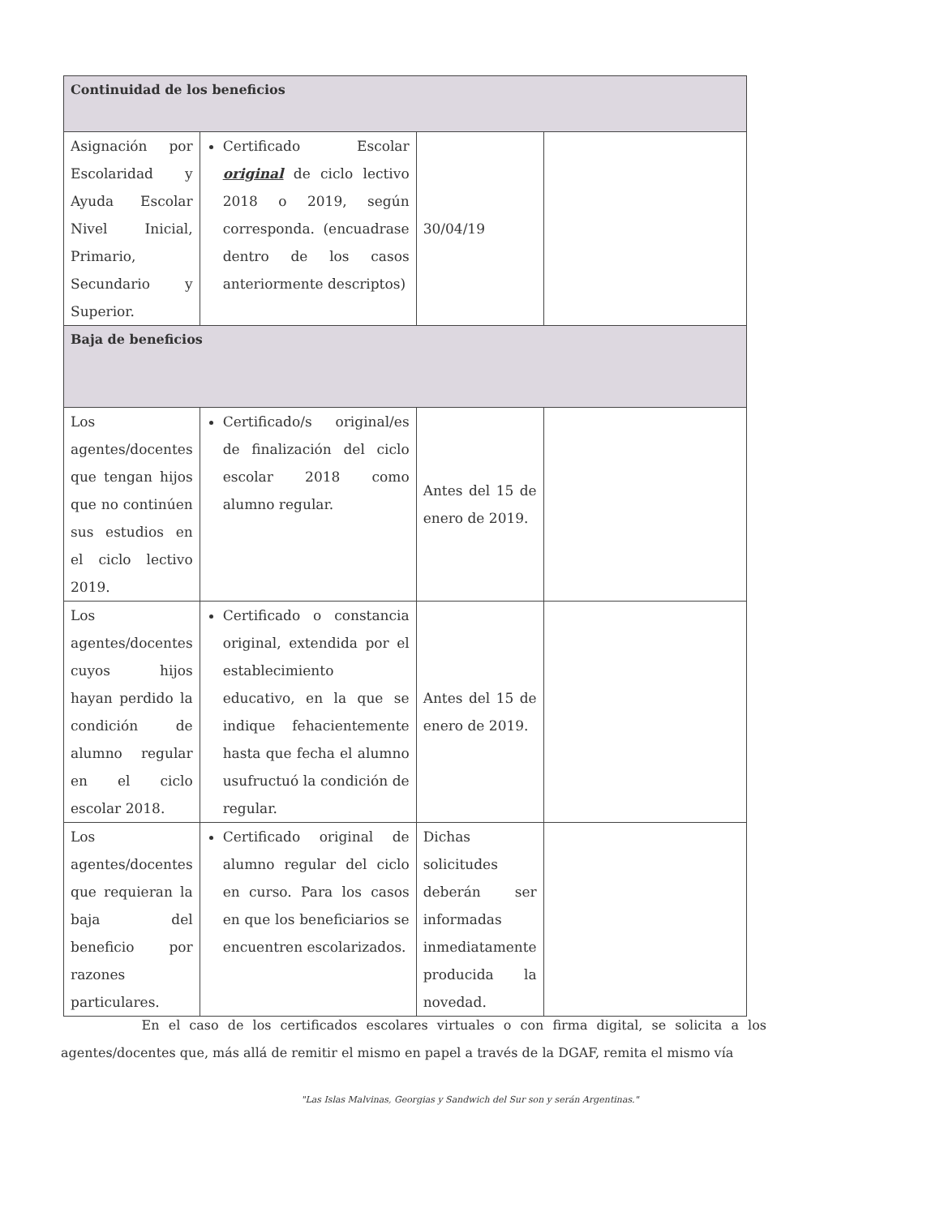| Continuidad de los beneficios | | | |
| --- | --- | --- | --- |
| Asignación por Escolaridad y Ayuda Escolar Nivel Inicial, Primario, Secundario y Superior. | Certificado Escolar original de ciclo lectivo 2018 o 2019, según corresponda. (encuadrase dentro de los casos anteriormente descriptos) | 30/04/19 | |
| Baja de beneficios | | | |
| Los agentes/docentes que tengan hijos que no continúen sus estudios en el ciclo lectivo 2019. | Certificado/s original/es de finalización del ciclo escolar 2018 como alumno regular. | Antes del 15 de enero de 2019. | |
| Los agentes/docentes cuyos hijos hayan perdido la condición de alumno regular en el ciclo escolar 2018. | Certificado o constancia original, extendida por el establecimiento educativo, en la que se indique fehacientemente hasta que fecha el alumno usufructuó la condición de regular. | Antes del 15 de enero de 2019. | |
| Los agentes/docentes que requieran la baja del beneficio por razones particulares. | Certificado original de alumno regular del ciclo en curso. Para los casos en que los beneficiarios se encuentren escolarizados. | Dichas solicitudes deberán ser informadas inmediatamente producida la novedad. | |
En el caso de los certificados escolares virtuales o con firma digital, se solicita a los agentes/docentes que, más allá de remitir el mismo en papel a través de la DGAF, remita el mismo vía
"Las Islas Malvinas, Georgias y Sandwich del Sur son y serán Argentinas."